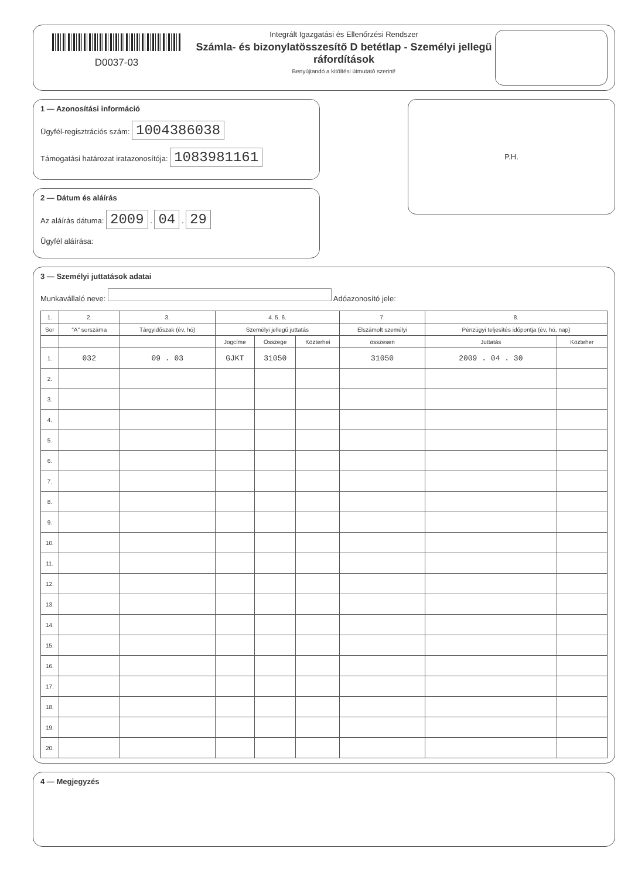D0037-03
Integrált Igazgatási és Ellenőrzési Rendszer
Számla- és bizonylatösszesítő D betétlap - Személyi jellegű ráfordítások
Benyújtandó a kitöltési útmutató szerint!
1 — Azonosítási információ
Ügyfél-regisztrációs szám: 1004386038
Támogatási határozat iratazonosítója: 1083981161
2 — Dátum és aláírás
Az aláírás dátuma: 2009 . 04 . 29
Ügyfél aláírása:
P.H.
3 — Személyi juttatások adatai
Munkavállaló neve: Adóazonosító jele:
| 1. | 2. | 3. | 4. 5. 6. | | | 7. | 8. | |
| --- | --- | --- | --- | --- | --- | --- | --- | --- |
| Sor | "A" sorszáma | Tárgyidőszak (év, hó) | Személyi jellegű juttatás | | | Elszámolt személyi | Pénzügyi teljesítés időpontja (év, hó, nap) | |
| | | | Jogcíme | Összege | Közterhei | összesen | Juttatás | Közteher |
| 1. | 032 | 09 . 03 | GJKT | 31050 | | 31050 | 2009 . 04 . 30 | |
| 2. | | | | | | | | |
| 3. | | | | | | | | |
| 4. | | | | | | | | |
| 5. | | | | | | | | |
| 6. | | | | | | | | |
| 7. | | | | | | | | |
| 8. | | | | | | | | |
| 9. | | | | | | | | |
| 10. | | | | | | | | |
| 11. | | | | | | | | |
| 12. | | | | | | | | |
| 13. | | | | | | | | |
| 14. | | | | | | | | |
| 15. | | | | | | | | |
| 16. | | | | | | | | |
| 17. | | | | | | | | |
| 18. | | | | | | | | |
| 19. | | | | | | | | |
| 20. | | | | | | | | |
4 — Megjegyzés